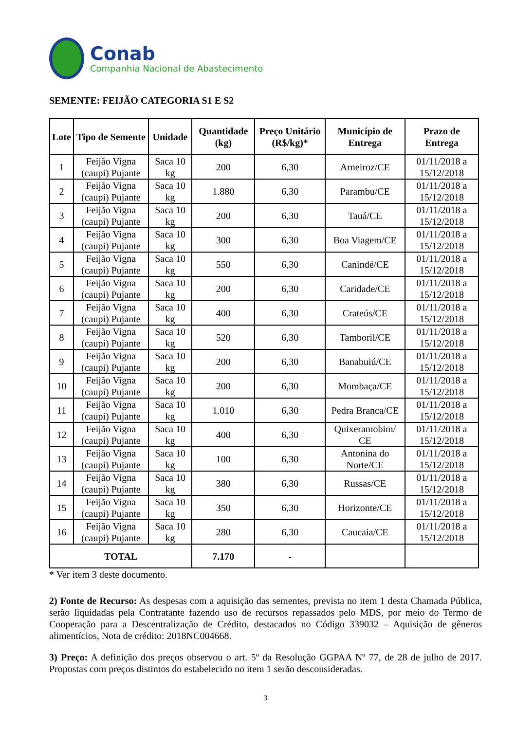Conab
Companhia Nacional de Abastecimento
SEMENTE: FEIJÃO CATEGORIA S1 E S2
| Lote | Tipo de Semente | Unidade | Quantidade (kg) | Preço Unitário (R$/kg)* | Município de Entrega | Prazo de Entrega |
| --- | --- | --- | --- | --- | --- | --- |
| 1 | Feijão Vigna (caupi) Pujante | Saca 10 kg | 200 | 6,30 | Arneiroz/CE | 01/11/2018 a 15/12/2018 |
| 2 | Feijão Vigna (caupi) Pujante | Saca 10 kg | 1.880 | 6,30 | Parambu/CE | 01/11/2018 a 15/12/2018 |
| 3 | Feijão Vigna (caupi) Pujante | Saca 10 kg | 200 | 6,30 | Tauá/CE | 01/11/2018 a 15/12/2018 |
| 4 | Feijão Vigna (caupi) Pujante | Saca 10 kg | 300 | 6,30 | Boa Viagem/CE | 01/11/2018 a 15/12/2018 |
| 5 | Feijão Vigna (caupi) Pujante | Saca 10 kg | 550 | 6,30 | Canindé/CE | 01/11/2018 a 15/12/2018 |
| 6 | Feijão Vigna (caupi) Pujante | Saca 10 kg | 200 | 6,30 | Caridade/CE | 01/11/2018 a 15/12/2018 |
| 7 | Feijão Vigna (caupi) Pujante | Saca 10 kg | 400 | 6,30 | Crateús/CE | 01/11/2018 a 15/12/2018 |
| 8 | Feijão Vigna (caupi) Pujante | Saca 10 kg | 520 | 6,30 | Tamboril/CE | 01/11/2018 a 15/12/2018 |
| 9 | Feijão Vigna (caupi) Pujante | Saca 10 kg | 200 | 6,30 | Banabuiú/CE | 01/11/2018 a 15/12/2018 |
| 10 | Feijão Vigna (caupi) Pujante | Saca 10 kg | 200 | 6,30 | Mombaça/CE | 01/11/2018 a 15/12/2018 |
| 11 | Feijão Vigna (caupi) Pujante | Saca 10 kg | 1.010 | 6,30 | Pedra Branca/CE | 01/11/2018 a 15/12/2018 |
| 12 | Feijão Vigna (caupi) Pujante | Saca 10 kg | 400 | 6,30 | Quixeramobim/ CE | 01/11/2018 a 15/12/2018 |
| 13 | Feijão Vigna (caupi) Pujante | Saca 10 kg | 100 | 6,30 | Antonina do Norte/CE | 01/11/2018 a 15/12/2018 |
| 14 | Feijão Vigna (caupi) Pujante | Saca 10 kg | 380 | 6,30 | Russas/CE | 01/11/2018 a 15/12/2018 |
| 15 | Feijão Vigna (caupi) Pujante | Saca 10 kg | 350 | 6,30 | Horizonte/CE | 01/11/2018 a 15/12/2018 |
| 16 | Feijão Vigna (caupi) Pujante | Saca 10 kg | 280 | 6,30 | Caucaia/CE | 01/11/2018 a 15/12/2018 |
| TOTAL | | | 7.170 | - | | |
* Ver item 3 deste documento.
2) Fonte de Recurso: As despesas com a aquisição das sementes, prevista no item 1 desta Chamada Pública, serão liquidadas pela Contratante fazendo uso de recursos repassados pelo MDS, por meio do Termo de Cooperação para a Descentralização de Crédito, destacados no Código 339032 – Aquisição de gêneros alimentícios, Nota de crédito: 2018NC004668.
3) Preço: A definição dos preços observou o art. 5º da Resolução GGPAA Nº 77, de 28 de julho de 2017. Propostas com preços distintos do estabelecido no item 1 serão desconsideradas.
3